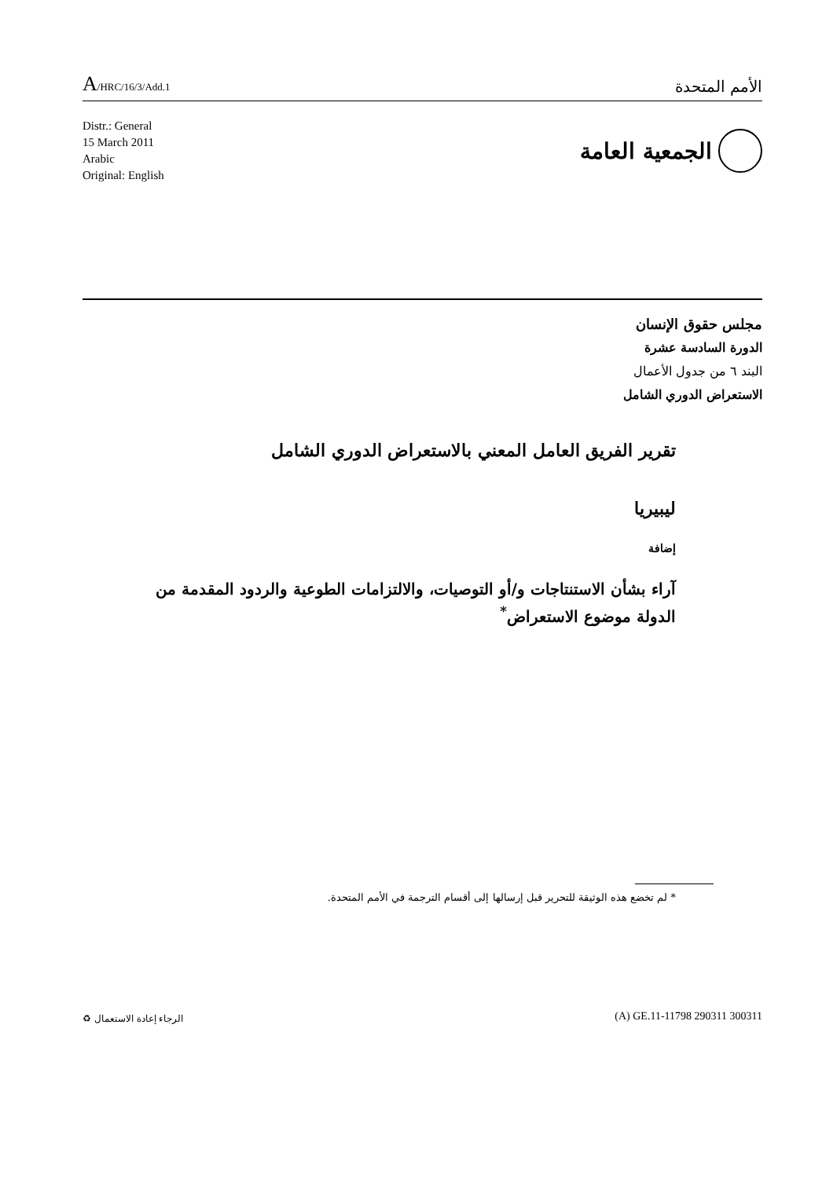A/HRC/16/3/Add.1
الأمم المتحدة
Distr.: General
15 March 2011
Arabic
Original: English
الجمعية العامة
مجلس حقوق الإنسان
الدورة السادسة عشرة
البند ٦ من جدول الأعمال
الاستعراض الدوري الشامل
تقرير الفريق العامل المعني بالاستعراض الدوري الشامل
ليبيريا
إضافة
آراء بشأن الاستنتاجات و/أو التوصيات، والالتزامات الطوعية والردود المقدمة من الدولة موضوع الاستعراض<sup>*</sup>
* لم تخضع هذه الوثيقة للتحرير قبل إرسالها إلى أقسام الترجمة في الأمم المتحدة.
الرجاء إعادة الاستعمال ♻ (A) GE.11-11798 290311 300311